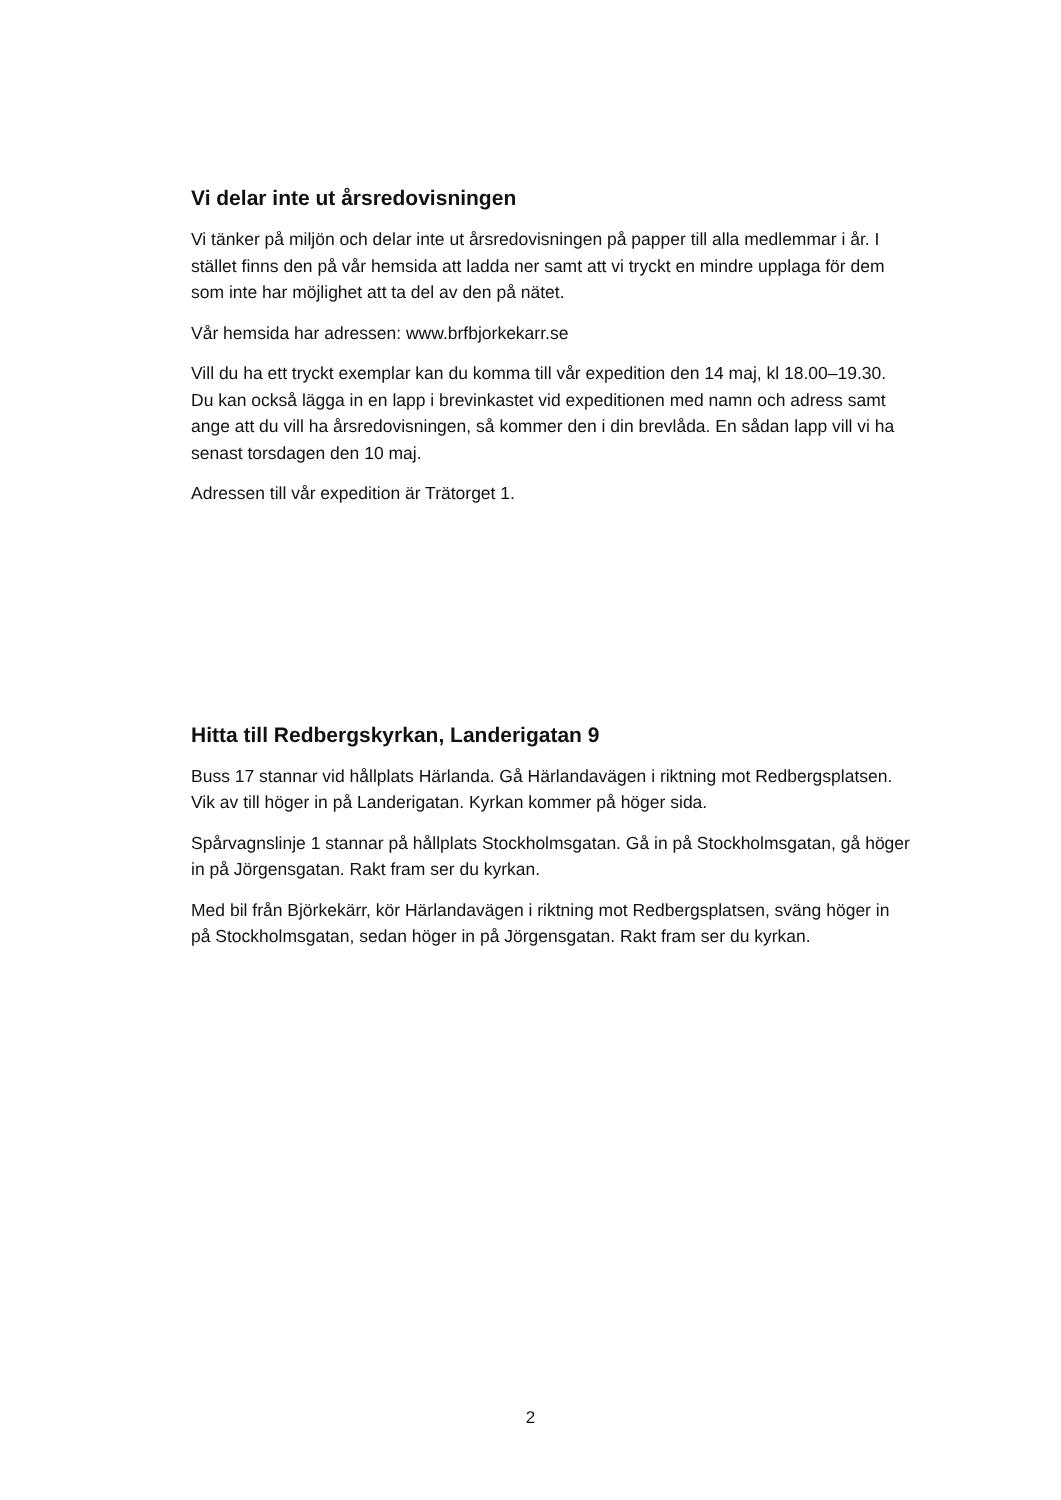Vi delar inte ut årsredovisningen
Vi tänker på miljön och delar inte ut årsredovisningen på papper till alla medlemmar i år. I stället finns den på vår hemsida att ladda ner samt att vi tryckt en mindre upplaga för dem som inte har möjlighet att ta del av den på nätet.
Vår hemsida har adressen: www.brfbjorkekarr.se
Vill du ha ett tryckt exemplar kan du komma till vår expedition den 14 maj, kl 18.00–19.30. Du kan också lägga in en lapp i brevinkastet vid expeditionen med namn och adress samt ange att du vill ha årsredovisningen, så kommer den i din brevlåda. En sådan lapp vill vi ha senast torsdagen den 10 maj.
Adressen till vår expedition är Trätorget 1.
Hitta till Redbergskyrkan, Landerigatan 9
Buss 17 stannar vid hållplats Härlanda. Gå Härlandavägen i riktning mot Redbergsplatsen. Vik av till höger in på Landerigatan. Kyrkan kommer på höger sida.
Spårvagnslinje 1 stannar på hållplats Stockholmsgatan. Gå in på Stockholmsgatan, gå höger in på Jörgensgatan. Rakt fram ser du kyrkan.
Med bil från Björkekärr, kör Härlandavägen i riktning mot Redbergsplatsen, sväng höger in på Stockholmsgatan, sedan höger in på Jörgensgatan. Rakt fram ser du kyrkan.
2